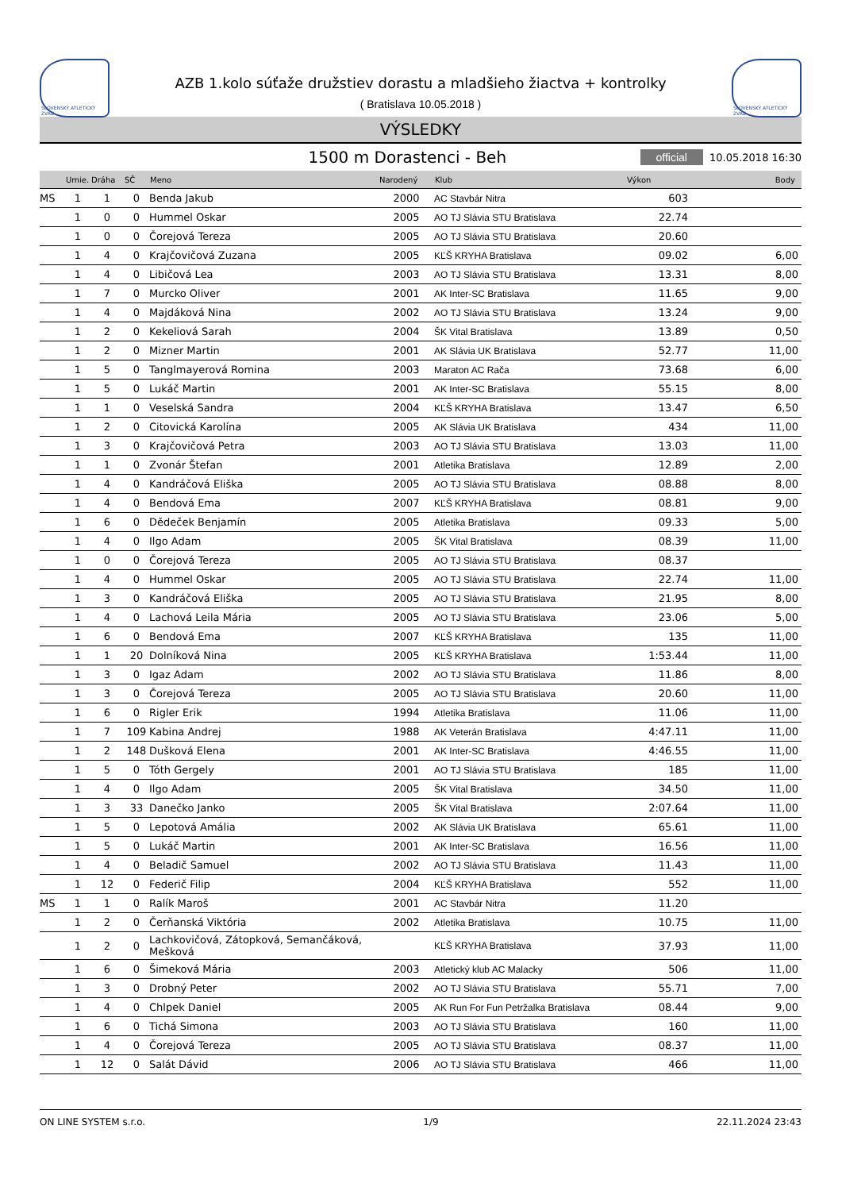SLOVENSKÝ ATLETICKÝ ZVÄZ
AZB 1.kolo súťaže družstiev dorastu a mladšieho žiactva + kontrolky
( Bratislava 10.05.2018 )
SLOVENSKÝ ATLETICKÝ ZVÄZ
VÝSLEDKY
1500 m Dorastenci - Beh
official 10.05.2018 16:30
| | Umie. | Dráha | SČ | Meno | Narodený | Klub | Výkon | Body |
| --- | --- | --- | --- | --- | --- | --- | --- | --- |
| MS | 1 | 1 | 0 | Benda Jakub | 2000 | AC Stavbár Nitra | 603 | |
| | 1 | 0 | 0 | Hummel Oskar | 2005 | AO TJ Slávia STU Bratislava | 22.74 | |
| | 1 | 0 | 0 | Čorejová Tereza | 2005 | AO TJ Slávia STU Bratislava | 20.60 | |
| | 1 | 4 | 0 | Krajčovičová Zuzana | 2005 | KĽŠ KRYHA Bratislava | 09.02 | 6,00 |
| | 1 | 4 | 0 | Libičová Lea | 2003 | AO TJ Slávia STU Bratislava | 13.31 | 8,00 |
| | 1 | 7 | 0 | Murcko Oliver | 2001 | AK Inter-SC Bratislava | 11.65 | 9,00 |
| | 1 | 4 | 0 | Majdáková Nina | 2002 | AO TJ Slávia STU Bratislava | 13.24 | 9,00 |
| | 1 | 2 | 0 | Kekeliová Sarah | 2004 | ŠK Vital Bratislava | 13.89 | 0,50 |
| | 1 | 2 | 0 | Mizner Martin | 2001 | AK Slávia UK Bratislava | 52.77 | 11,00 |
| | 1 | 5 | 0 | Tanglmayerová Romina | 2003 | Maraton AC Rača | 73.68 | 6,00 |
| | 1 | 5 | 0 | Lukáč Martin | 2001 | AK Inter-SC Bratislava | 55.15 | 8,00 |
| | 1 | 1 | 0 | Veselská Sandra | 2004 | KĽŠ KRYHA Bratislava | 13.47 | 6,50 |
| | 1 | 2 | 0 | Citovická Karolína | 2005 | AK Slávia UK Bratislava | 434 | 11,00 |
| | 1 | 3 | 0 | Krajčovičová Petra | 2003 | AO TJ Slávia STU Bratislava | 13.03 | 11,00 |
| | 1 | 1 | 0 | Zvonár Štefan | 2001 | Atletika Bratislava | 12.89 | 2,00 |
| | 1 | 4 | 0 | Kandráčová Eliška | 2005 | AO TJ Slávia STU Bratislava | 08.88 | 8,00 |
| | 1 | 4 | 0 | Bendová Ema | 2007 | KĽŠ KRYHA Bratislava | 08.81 | 9,00 |
| | 1 | 6 | 0 | Dědeček Benjamín | 2005 | Atletika Bratislava | 09.33 | 5,00 |
| | 1 | 4 | 0 | Ilgo Adam | 2005 | ŠK Vital Bratislava | 08.39 | 11,00 |
| | 1 | 0 | 0 | Čorejová Tereza | 2005 | AO TJ Slávia STU Bratislava | 08.37 | |
| | 1 | 4 | 0 | Hummel Oskar | 2005 | AO TJ Slávia STU Bratislava | 22.74 | 11,00 |
| | 1 | 3 | 0 | Kandráčová Eliška | 2005 | AO TJ Slávia STU Bratislava | 21.95 | 8,00 |
| | 1 | 4 | 0 | Lachová Leila Mária | 2005 | AO TJ Slávia STU Bratislava | 23.06 | 5,00 |
| | 1 | 6 | 0 | Bendová Ema | 2007 | KĽŠ KRYHA Bratislava | 135 | 11,00 |
| | 1 | 1 | 20 | Dolníková Nina | 2005 | KĽŠ KRYHA Bratislava | 1:53.44 | 11,00 |
| | 1 | 3 | 0 | Igaz Adam | 2002 | AO TJ Slávia STU Bratislava | 11.86 | 8,00 |
| | 1 | 3 | 0 | Čorejová Tereza | 2005 | AO TJ Slávia STU Bratislava | 20.60 | 11,00 |
| | 1 | 6 | 0 | Rigler Erik | 1994 | Atletika Bratislava | 11.06 | 11,00 |
| | 1 | 7 | 109 | Kabina Andrej | 1988 | AK Veterán Bratislava | 4:47.11 | 11,00 |
| | 1 | 2 | 148 | Dušková Elena | 2001 | AK Inter-SC Bratislava | 4:46.55 | 11,00 |
| | 1 | 5 | 0 | Tóth Gergely | 2001 | AO TJ Slávia STU Bratislava | 185 | 11,00 |
| | 1 | 4 | 0 | Ilgo Adam | 2005 | ŠK Vital Bratislava | 34.50 | 11,00 |
| | 1 | 3 | 33 | Danečko Janko | 2005 | ŠK Vital Bratislava | 2:07.64 | 11,00 |
| | 1 | 5 | 0 | Lepotová Amália | 2002 | AK Slávia UK Bratislava | 65.61 | 11,00 |
| | 1 | 5 | 0 | Lukáč Martin | 2001 | AK Inter-SC Bratislava | 16.56 | 11,00 |
| | 1 | 4 | 0 | Beladič Samuel | 2002 | AO TJ Slávia STU Bratislava | 11.43 | 11,00 |
| | 1 | 12 | 0 | Federič Filip | 2004 | KĽŠ KRYHA Bratislava | 552 | 11,00 |
| MS | 1 | 1 | 0 | Ralík Maroš | 2001 | AC Stavbár Nitra | 11.20 | |
| | 1 | 2 | 0 | Čerňanská Viktória | 2002 | Atletika Bratislava | 10.75 | 11,00 |
| | 1 | 2 | 0 | Lachkovičová, Zátopková, Semančáková, Mešková | | KĽŠ KRYHA Bratislava | 37.93 | 11,00 |
| | 1 | 6 | 0 | Šimeková Mária | 2003 | Atletický klub AC Malacky | 506 | 11,00 |
| | 1 | 3 | 0 | Drobný Peter | 2002 | AO TJ Slávia STU Bratislava | 55.71 | 7,00 |
| | 1 | 4 | 0 | Chlpek Daniel | 2005 | AK Run For Fun Petržalka Bratislava | 08.44 | 9,00 |
| | 1 | 6 | 0 | Tichá Simona | 2003 | AO TJ Slávia STU Bratislava | 160 | 11,00 |
| | 1 | 4 | 0 | Čorejová Tereza | 2005 | AO TJ Slávia STU Bratislava | 08.37 | 11,00 |
| | 1 | 12 | 0 | Salát Dávid | 2006 | AO TJ Slávia STU Bratislava | 466 | 11,00 |
ON LINE SYSTEM s.r.o. 1/9 22.11.2024 23:43